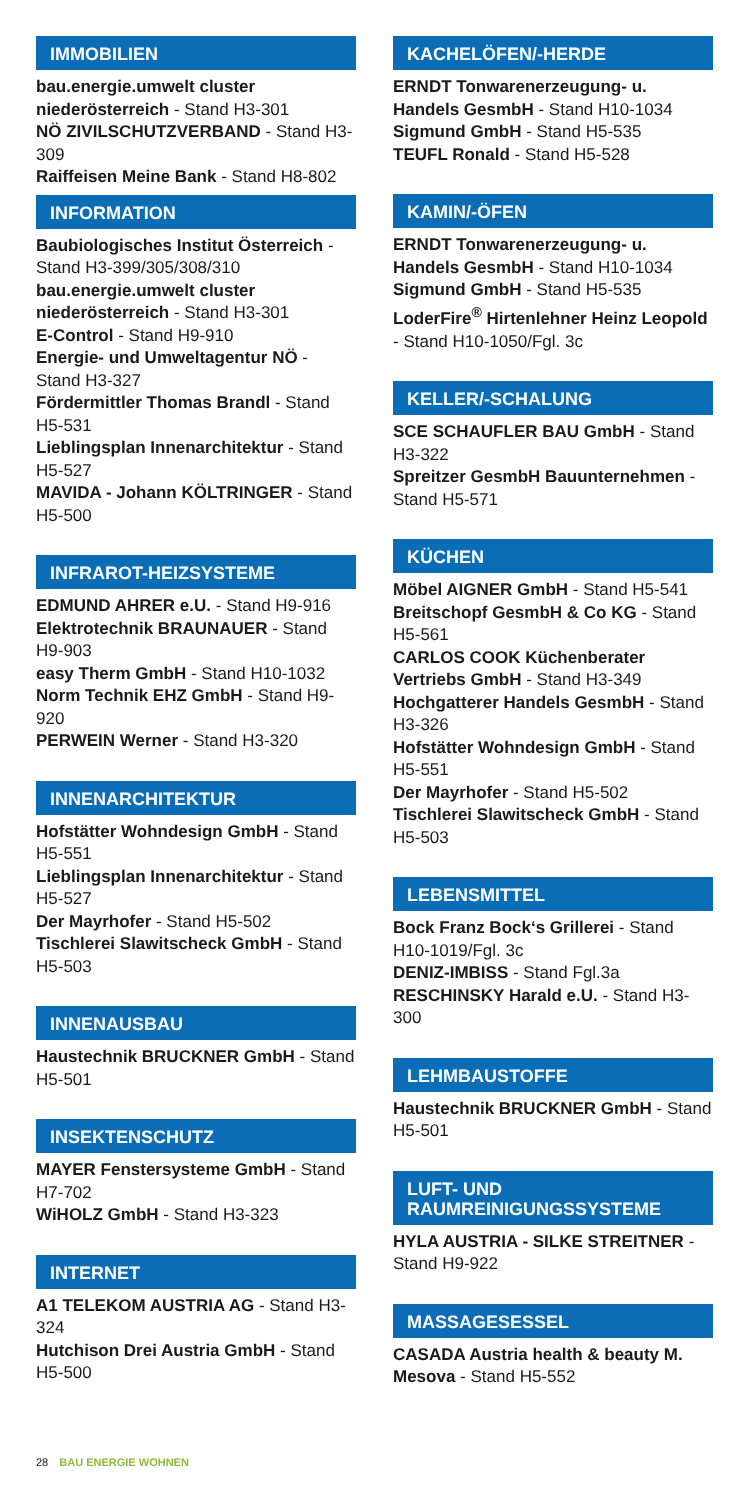IMMOBILIEN
bau.energie.umwelt cluster niederösterreich - Stand H3-301
NÖ ZIVILSCHUTZVERBAND - Stand H3-309
Raiffeisen Meine Bank - Stand H8-802
INFORMATION
Baubiologisches Institut Österreich - Stand H3-399/305/308/310
bau.energie.umwelt cluster niederösterreich - Stand H3-301
E-Control - Stand H9-910
Energie- und Umweltagentur NÖ - Stand H3-327
Fördermittler Thomas Brandl - Stand H5-531
Lieblingsplan Innenarchitektur - Stand H5-527
MAVIDA - Johann KÖLTRINGER - Stand H5-500
INFRAROT-HEIZSYSTEME
EDMUND AHRER e.U. - Stand H9-916
Elektrotechnik BRAUNAUER - Stand H9-903
easy Therm GmbH - Stand H10-1032
Norm Technik EHZ GmbH - Stand H9-920
PERWEIN Werner - Stand H3-320
INNENARCHITEKTUR
Hofstätter Wohndesign GmbH - Stand H5-551
Lieblingsplan Innenarchitektur - Stand H5-527
Der Mayrhofer - Stand H5-502
Tischlerei Slawitscheck GmbH - Stand H5-503
INNENAUSBAU
Haustechnik BRUCKNER GmbH - Stand H5-501
INSEKTENSCHUTZ
MAYER Fenstersysteme GmbH - Stand H7-702
WiHOLZ GmbH - Stand H3-323
INTERNET
A1 TELEKOM AUSTRIA AG - Stand H3-324
Hutchison Drei Austria GmbH - Stand H5-500
KACHELÖFEN/-HERDE
ERNDT Tonwarenerzeugung- u. Handels GesmbH - Stand H10-1034
Sigmund GmbH - Stand H5-535
TEUFL Ronald - Stand H5-528
KAMIN/-ÖFEN
ERNDT Tonwarenerzeugung- u. Handels GesmbH - Stand H10-1034
Sigmund GmbH - Stand H5-535
LoderFire<sup>®</sup> Hirtenlehner Heinz Leopold - Stand H10-1050/Fgl. 3c
KELLER/-SCHALUNG
SCE SCHAUFLER BAU GmbH - Stand H3-322
Spreitzer GesmbH Bauunternehmen - Stand H5-571
KÜCHEN
Möbel AIGNER GmbH - Stand H5-541
Breitschopf GesmbH & Co KG - Stand H5-561
CARLOS COOK Küchenberater Vertriebs GmbH - Stand H3-349
Hochgatterer Handels GesmbH - Stand H3-326
Hofstätter Wohndesign GmbH - Stand H5-551
Der Mayrhofer - Stand H5-502
Tischlerei Slawitscheck GmbH - Stand H5-503
LEBENSMITTEL
Bock Franz Bock‘s Grillerei - Stand H10-1019/Fgl. 3c
DENIZ-IMBISS - Stand Fgl.3a
RESCHINSKY Harald e.U. - Stand H3-300
LEHMBAUSTOFFE
Haustechnik BRUCKNER GmbH - Stand H5-501
LUFT- UND RAUMREINIGUNGSSYSTEME
HYLA AUSTRIA - SILKE STREITNER - Stand H9-922
MASSAGESESSEL
CASADA Austria health & beauty M. Mesova - Stand H5-552
28 BAU ENERGIE WOHNEN